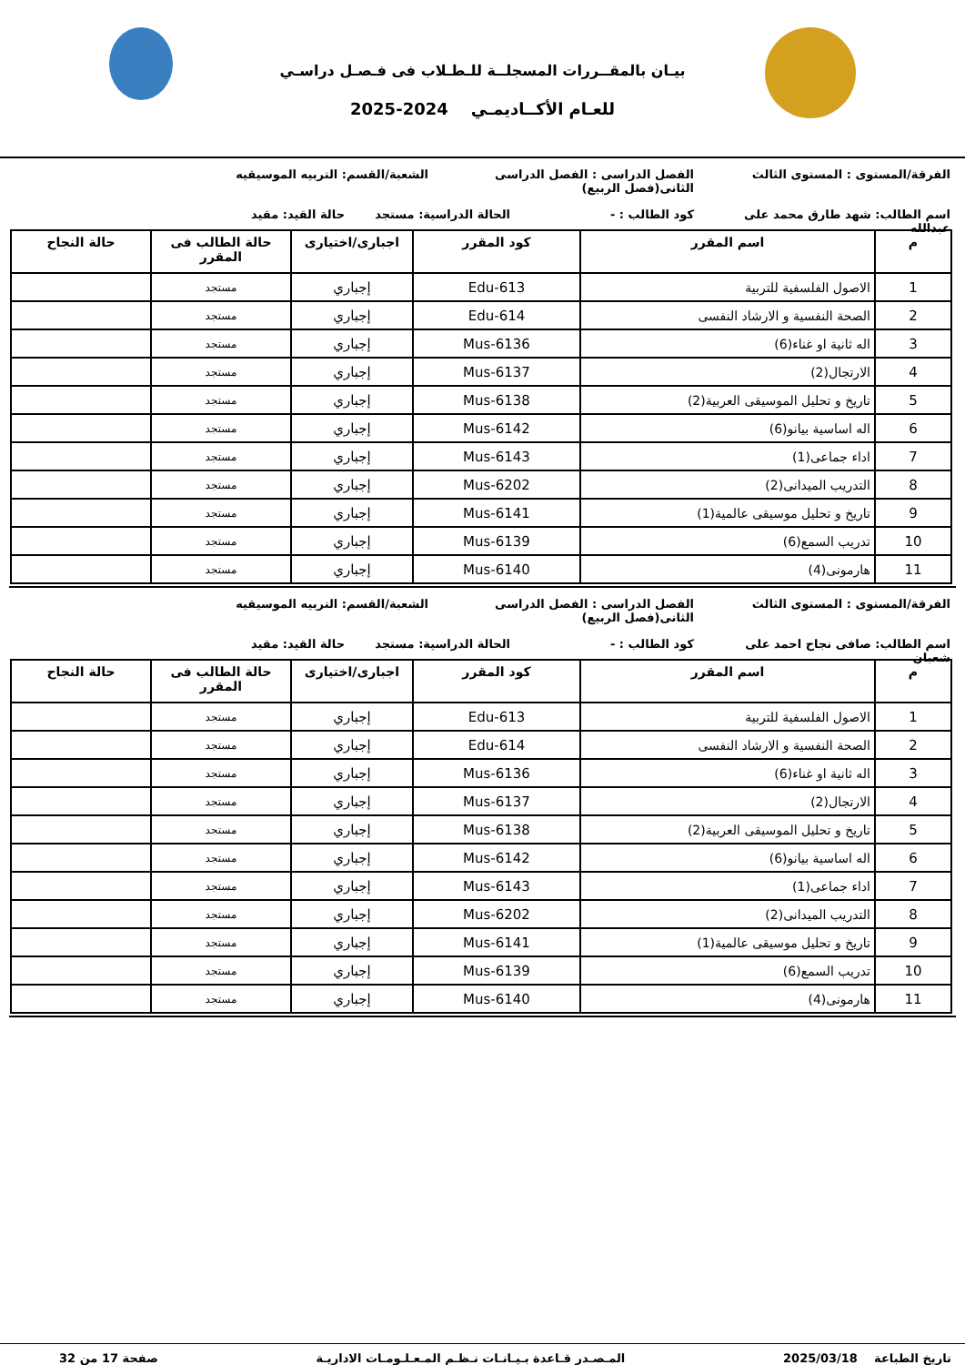بيـان بالمقــررات المسجلــة للـطـلاب فى فـصـل دراسـي
للعـام الأكــاديمـي 2024-2025
الفرقة/المستوى : المستوى الثالث الفصل الدراسى : الفصل الدراسى الثانى(فصل الربيع)
الشعبة/القسم: التربيه الموسيقيه
اسم الطالب: شهد طارق محمد على عبدالله
كود الطالب : - الحالة الدراسية: مستجد
حالة القيد: مقيد
| م | اسم المقرر | كود المقرر | اجبارى/اختيارى | حالة الطالب فى المقرر | حالة النجاح |
| --- | --- | --- | --- | --- | --- |
| 1 | الاصول الفلسفية للتربية | Edu-613 | إجباري | مستجد | |
| 2 | الصحة النفسية و الارشاد النفسى | Edu-614 | إجباري | مستجد | |
| 3 | اله ثانية او غناء(6) | Mus-6136 | إجباري | مستجد | |
| 4 | الارتجال(2) | Mus-6137 | إجباري | مستجد | |
| 5 | تاريخ و تحليل الموسيقى العربية(2) | Mus-6138 | إجباري | مستجد | |
| 6 | اله اساسية بيانو(6) | Mus-6142 | إجباري | مستجد | |
| 7 | اداء جماعى(1) | Mus-6143 | إجباري | مستجد | |
| 8 | التدريب الميدانى(2) | Mus-6202 | إجباري | مستجد | |
| 9 | تاريخ و تحليل موسيقى عالمية(1) | Mus-6141 | إجباري | مستجد | |
| 10 | تدريب السمع(6) | Mus-6139 | إجباري | مستجد | |
| 11 | هارمونى(4) | Mus-6140 | إجباري | مستجد | |
الفرقة/المستوى : المستوى الثالث الفصل الدراسى : الفصل الدراسى الثانى(فصل الربيع)
الشعبة/القسم: التربيه الموسيقيه
اسم الطالب: صافى نجاح احمد على شعبان
كود الطالب : - الحالة الدراسية: مستجد
حالة القيد: مقيد
| م | اسم المقرر | كود المقرر | اجبارى/اختيارى | حالة الطالب فى المقرر | حالة النجاح |
| --- | --- | --- | --- | --- | --- |
| 1 | الاصول الفلسفية للتربية | Edu-613 | إجباري | مستجد | |
| 2 | الصحة النفسية و الارشاد النفسى | Edu-614 | إجباري | مستجد | |
| 3 | اله ثانية او غناء(6) | Mus-6136 | إجباري | مستجد | |
| 4 | الارتجال(2) | Mus-6137 | إجباري | مستجد | |
| 5 | تاريخ و تحليل الموسيقى العربية(2) | Mus-6138 | إجباري | مستجد | |
| 6 | اله اساسية بيانو(6) | Mus-6142 | إجباري | مستجد | |
| 7 | اداء جماعى(1) | Mus-6143 | إجباري | مستجد | |
| 8 | التدريب الميدانى(2) | Mus-6202 | إجباري | مستجد | |
| 9 | تاريخ و تحليل موسيقى عالمية(1) | Mus-6141 | إجباري | مستجد | |
| 10 | تدريب السمع(6) | Mus-6139 | إجباري | مستجد | |
| 11 | هارمونى(4) | Mus-6140 | إجباري | مستجد | |
تاريخ الطباعة 2025/03/18 المـصـدر قـاعدة بـيـانـات نـظـم المـعـلـومـات الاداريـة
صفحة 17 من 32